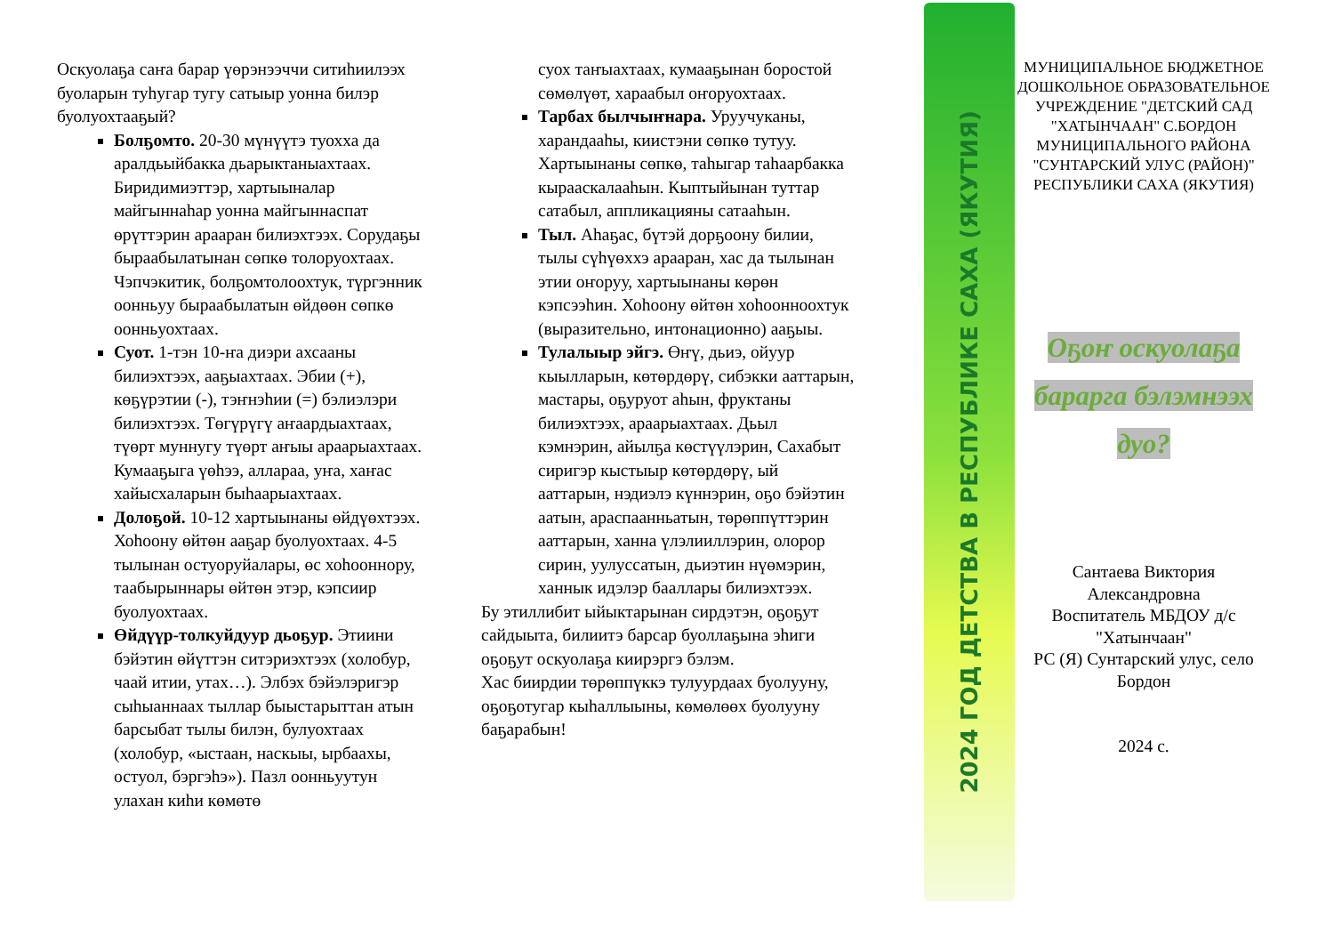Оскуолаҕа саҥа барар үөрэнээччи ситиһиилээх буоларын туһугар тугу сатыыр уонна билэр буолуохтааҕый?
Болҕомто. 20-30 мүнүүтэ туохха да аралдьыйбакка дьарыктаныахтаах. Биридимиэттэр, хартыыналар майгыннаһар уонна майгыннаспат өрүттэрин арааран билиэхтээх. Сорудаҕы быраабылатынан сөпкө толоруохтаах. Чэпчэкитик, болҕомтолоохтук, түргэнник оонньуу быраабылатын өйдөөн сөпкө оонньуохтаах.
Суот. 1-тэн 10-ҥа диэри ахсааны билиэхтээх, ааҕыахтаах. Эбии (+), көҕүрэтии (-), тэҥнэһии (=) бэлиэлэри билиэхтээх. Төгүрүгү аҥаардыахтаах, түөрт муннугу түөрт аҥыы араарыахтаах. Кумааҕыга үөһээ, аллараа, уҥа, хаҥас хайысхаларын быһаарыахтаах.
Долоҕой. 10-12 хартыынаны өйдүөхтээх. Хоһоону өйтөн ааҕар буолуохтаах. 4-5 тылынан остуоруйалары, өс хоһооннору, таабырыннары өйтөн этэр, кэпсиир буолуохтаах.
Өйдүүр-толкуйдуур дьоҕур. Этиини бэйэтин өйүттэн ситэриэхтээх (холобур, чаай итии, утах…). Элбэх бэйэлэригэр сыһыаннаах тыллар быыстарыттан атын барсыбат тылы билэн, булуохтаах (холобур, «ыстаан, наскыы, ырбаахы, остуол, бэргэһэ»). Пазл оонньуутун улахан киһи көмөтө
суох таҥыахтаах, кумааҕынан боростой сөмөлүөт, хараабыл оҥоруохтаах.
Тарбах былчыҥнара. Уруучуканы, харандааһы, киистэни сөпкө тутуу. Хартыынаны сөпкө, таһыгар таһаарбакка кыраас­калааһын. Кыптыйынан туттар сатабыл, аппликацияны сатааһын.
Тыл. Аһаҕас, бүтэй дорҕоону билии, тылы сүһүөххэ арааран, хас да тылынан этии оҥоруу, хартыынаны көрөн кэпсээһин. Хоһоону өйтөн хоһоонноохтук (выразительно, интонационно) ааҕыы.
Тулалыыр эйгэ. Өҥү, дьиэ, ойуур кыылларын, көтөрдөрү, сибэкки ааттарын, мастары, оҕуруот аһын, фруктаны билиэхтээх, араарыахтаах. Дьыл кэмнэрин, айылҕа көстүүлэрин, Сахабыт сиригэр кыстыыр көтөрдөрү, ый ааттарын, нэдиэлэ күннэрин, оҕо бэйэтин аатын, араспаанньатын, төрөппүттэрин ааттарын, ханна үлэлииллэрин, олорор сирин, уулуссатын, дьиэтин нүөмэрин, ханнык идэлэр бааллары билиэхтээх.
Бу этиллибит ыйыктарынан сирдэтэн, оҕоҕут сайдыыта, билиитэ барсар буоллаҕына эһиги оҕоҕут оскуолаҕа киирэргэ бэлэм.
Хас биирдии төрөппүккэ тулуурдаах буолууну, оҕоҕотугар кыһаллыыны, көмөлөөх буолууну баҕарабын!
2024 ГОД ДЕТСТВА В РЕСПУБЛИКЕ САХА (ЯКУТИЯ)
МУНИЦИПАЛЬНОЕ БЮДЖЕТНОЕ ДОШКОЛЬНОЕ ОБРАЗОВАТЕЛЬНОЕ УЧРЕЖДЕНИЕ "ДЕТСКИЙ САД "ХАТЫНЧААН" С.БОРДОН МУНИЦИПАЛЬНОГО РАЙОНА "СУНТАРСКИЙ УЛУС (РАЙОН)" РЕСПУБЛИКИ САХА (ЯКУТИЯ)
Оҕоҥ оскуолаҕа
бараргa бэлэмнээх
дуо?
Сантаева Виктория Александровна
Воспитатель МБДОУ д/с "Хатынчаан"
РС (Я) Сунтарский улус, село Бордон
2024 с.